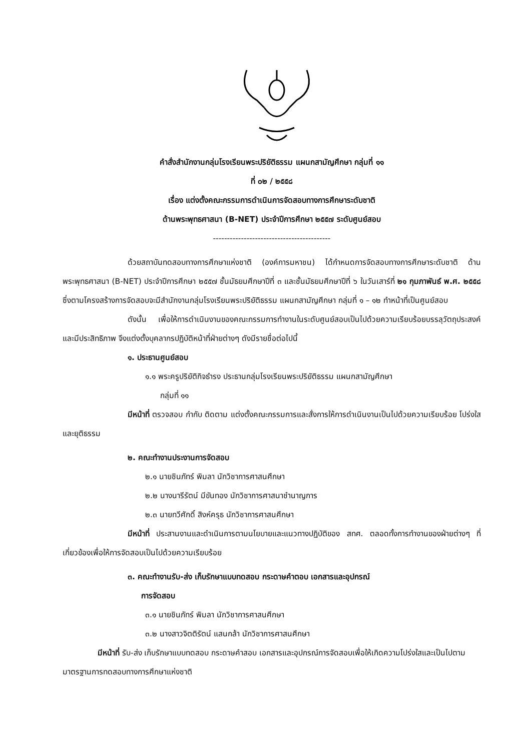คำสั่งสำนักงานกลุ่มโรงเรียนพระปริยัติธรรม แผนกสามัญศึกษา กลุ่มที่ ๑๑
ที่ ๐๒ / ๒๕๕๘
เรื่อง แต่งตั้งคณะกรรมการดำเนินการจัดสอบทางการศึกษาระดับชาติ
ด้านพระพุทธศาสนา (B-NET) ประจำปีการศึกษา ๒๕๕๗ ระดับศูนย์สอบ
------------------------------------------
ด้วยสถาบันทดสอบทางการศึกษาแห่งชาติ (องค์การมหาชน) ได้กำหนดการจัดสอบทางการศึกษาระดับชาติ ด้านพระพุทธศาสนา (B-NET) ประจำปีการศึกษา ๒๕๕๗ ชั้นมัธยมศึกษาปีที่ ๓ และชั้นมัธยมศึกษาปีที่ ๖ ในวันเสาร์ที่ ๒๑ กุมภาพันธ์ พ.ศ. ๒๕๕๘ ซึ่งตามโครงสร้างการจัดสอบจะมีสำนักงานกลุ่มโรงเรียนพระปริยัติธรรม แผนกสามัญศึกษา กลุ่มที่ ๑ – ๑๒ ทำหน้าที่เป็นศูนย์สอบ
ดังนั้น เพื่อให้การดำเนินงานของคณะกรรมการทำงานในระดับศูนย์สอบเป็นไปด้วยความเรียบร้อยบรรลุวัตถุประสงค์ และมีประสิทธิภาพ จึงแต่งตั้งบุคลากรปฏิบัติหน้าที่ฝ่ายต่างๆ ดังมีรายชื่อต่อไปนี้
๑. ประธานศูนย์สอบ
๑.๑ พระครูปริยัติกิจธำรง ประธานกลุ่มโรงเรียนพระปริยัติธรรม แผนกสามัญศึกษา
กลุ่มที่ ๑๑
มีหน้าที่ ตรวจสอบ กำกับ ติดตาม แต่งตั้งคณะกรรมการและสั่งการให้การดำเนินงานเป็นไปด้วยความเรียบร้อย โปร่งใส และยุติธรรม
๒. คณะทำงานประงานการจัดสอบ
๒.๑ นายชินภัทร์ พิมลา นักวิชาการศาสนศึกษา
๒.๒ นางนารีรัตน์ มีขันทอง นักวิชาการศาสนาชำนาญการ
๒.๓ นายทวีศักดิ์ สิงห์ครุธ นักวิชาการศาสนศึกษา
มีหน้าที่ ประสานงานและดำเนินการตามนโยบายและแนวทางปฏิบัติของ สทศ. ตลอดทั้งการทำงานของฝ่ายต่างๆ ที่เกี่ยวข้องเพื่อให้การจัดสอบเป็นไปด้วยความเรียบร้อย
๓. คณะทำงานรับ-ส่ง เก็บรักษาแบบทดสอบ กระดาษคำตอบ เอกสารและอุปกรณ์
การจัดสอบ
๓.๑ นายชินภัทร์ พิมลา นักวิชาการศาสนศึกษา
๓.๒ นางสาวจิตติรัตน์ แสนกล้า นักวิชาการศาสนศึกษา
มีหน้าที่ รับ-ส่ง เก็บรักษาแบบทดสอบ กระดาษคำสอบ เอกสารและอุปกรณ์การจัดสอบเพื่อให้เกิดความโปร่งใสและเป็นไปตามมาตรฐานการทดสอบทางการศึกษาแห่งชาติ